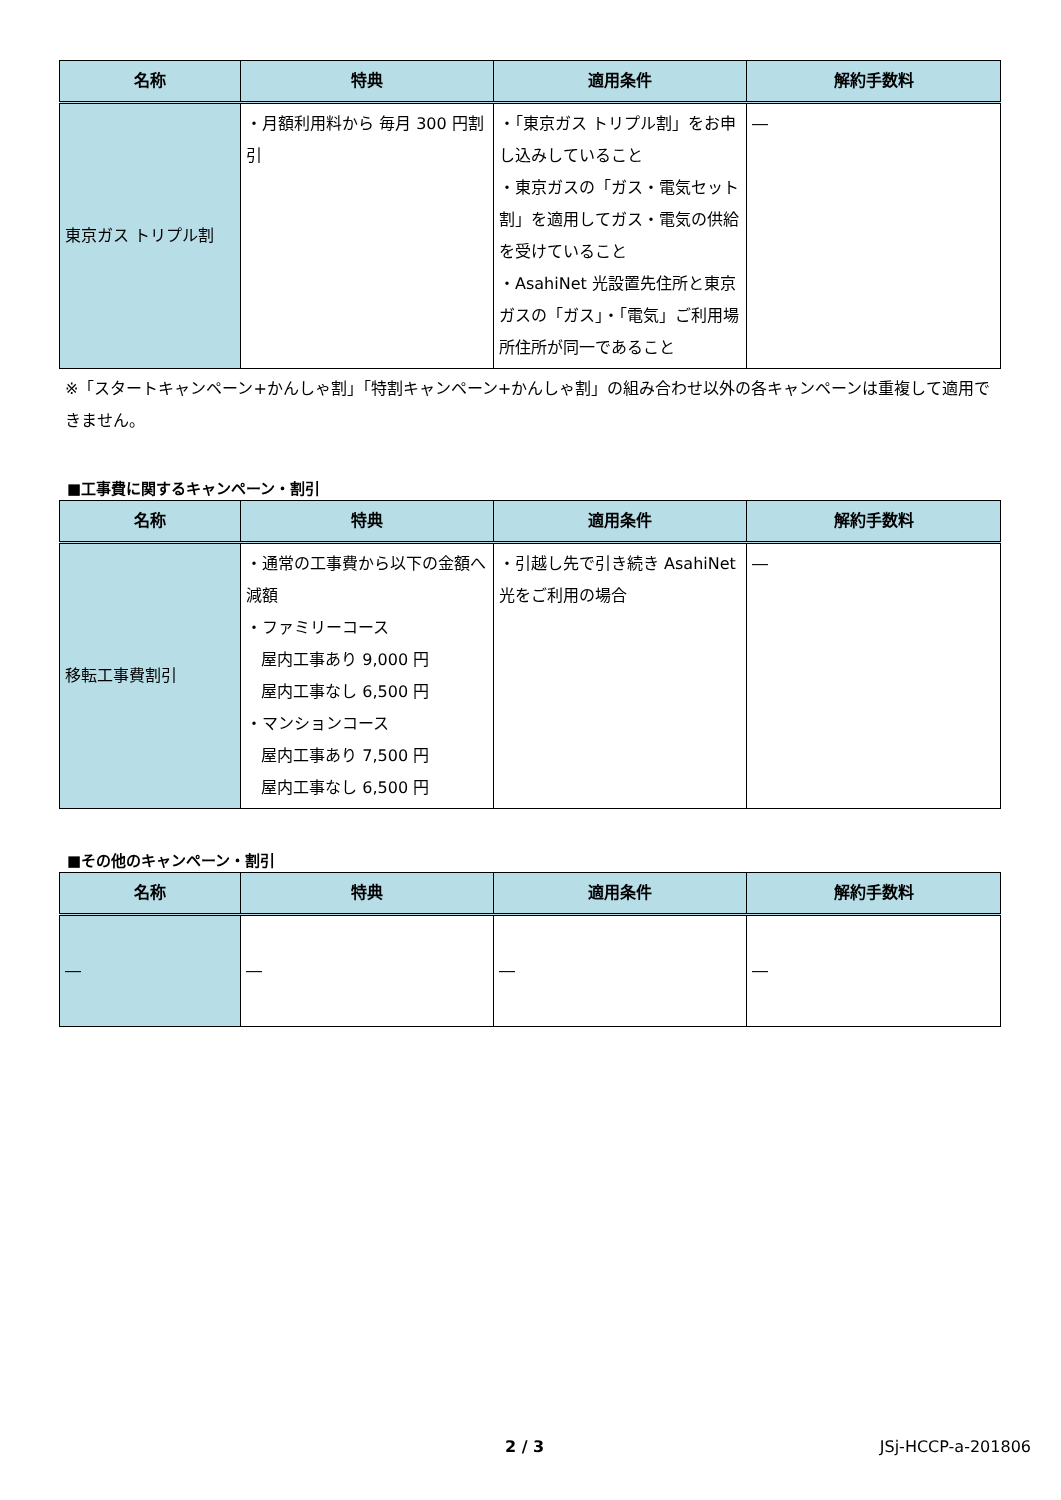| 名称 | 特典 | 適用条件 | 解約手数料 |
| --- | --- | --- | --- |
| 東京ガス トリプル割 | ・月額利用料から 毎月 300 円割引 | ・「東京ガス トリプル割」をお申し込みしていること ・東京ガスの「ガス・電気セット割」を適用してガス・電気の供給を受けていること ・AsahiNet 光設置先住所と東京ガスの「ガス」・「電気」ご利用場所住所が同一であること | ― |
※「スタートキャンペーン+かんしゃ割」「特割キャンペーン+かんしゃ割」の組み合わせ以外の各キャンペーンは重複して適用できません。
■工事費に関するキャンペーン・割引
| 名称 | 特典 | 適用条件 | 解約手数料 |
| --- | --- | --- | --- |
| 移転工事費割引 | ・通常の工事費から以下の金額へ減額 ・ファミリーコース 屋内工事あり 9,000 円 屋内工事なし 6,500 円 ・マンションコース 屋内工事あり 7,500 円 屋内工事なし 6,500 円 | ・引越し先で引き続き AsahiNet 光をご利用の場合 | ― |
■その他のキャンペーン・割引
| 名称 | 特典 | 適用条件 | 解約手数料 |
| --- | --- | --- | --- |
| ― | ― | ― | ― |
2 / 3 JSj-HCCP-a-201806